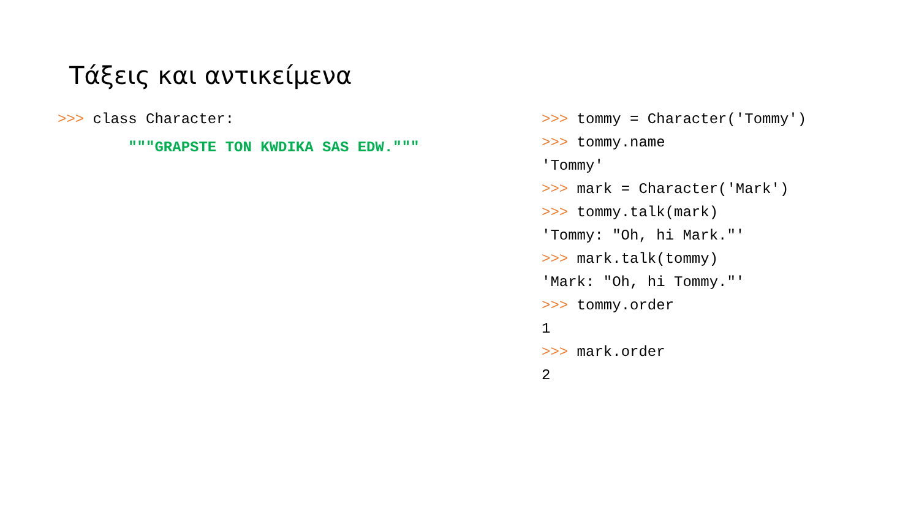Τάξεις και αντικείμενα
>>> class Character:
"""GRAPSTE TON KWDIKA SAS EDW."""
>>> tommy = Character('Tommy')
>>> tommy.name
'Tommy'
>>> mark = Character('Mark')
>>> tommy.talk(mark)
'Tommy: "Oh, hi Mark."'
>>> mark.talk(tommy)
'Mark: "Oh, hi Tommy."'
>>> tommy.order
1
>>> mark.order
2